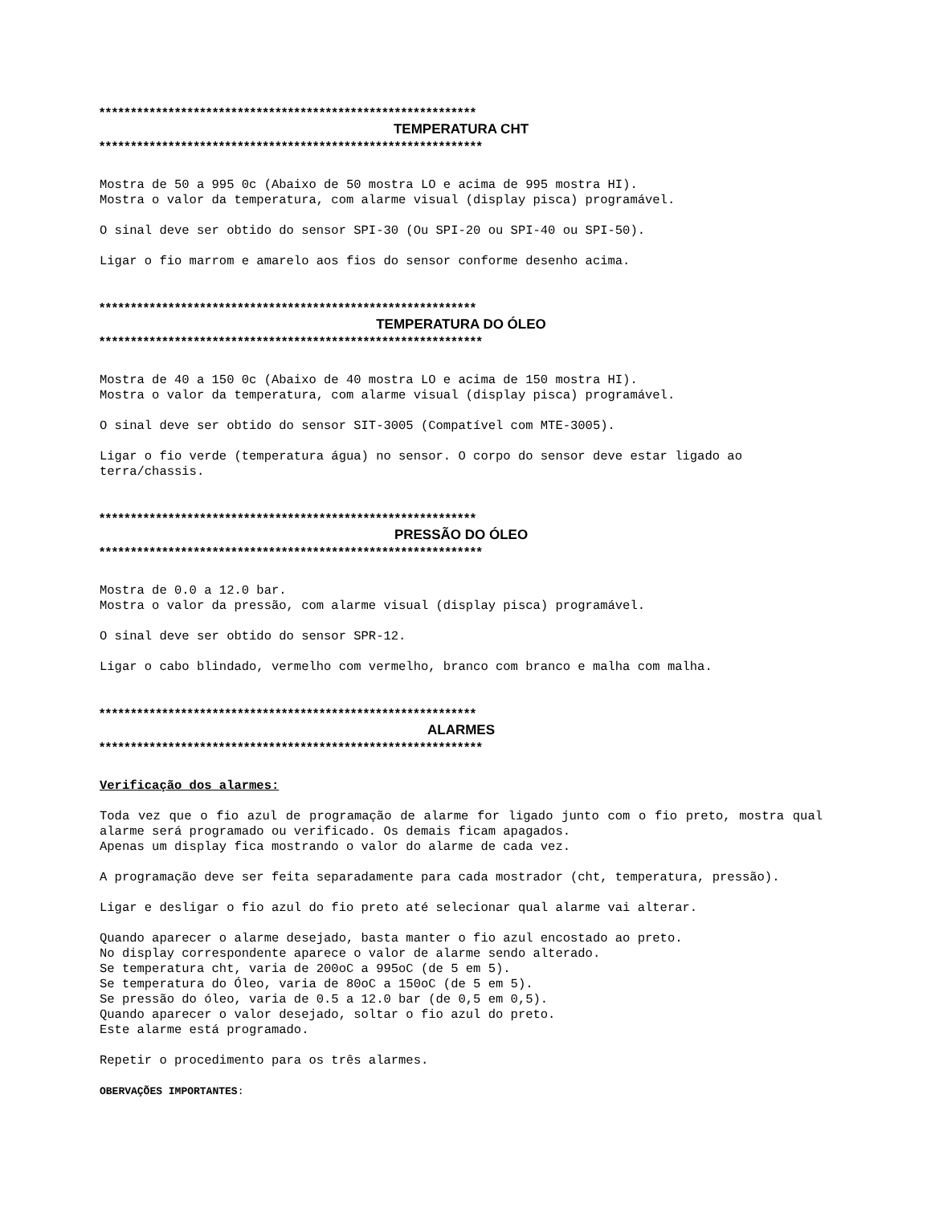************************************************************
TEMPERATURA CHT
*************************************************************
Mostra de 50 a 995 0c (Abaixo de 50 mostra LO e acima de 995 mostra HI).
Mostra o valor da temperatura, com alarme visual (display pisca) programável.
O sinal deve ser obtido do sensor SPI-30 (Ou SPI-20 ou SPI-40 ou SPI-50).
Ligar o fio marrom e amarelo aos fios do sensor conforme desenho acima.
************************************************************
TEMPERATURA DO ÓLEO
*************************************************************
Mostra de 40 a 150 0c (Abaixo de 40 mostra LO e acima de 150 mostra HI).
Mostra o valor da temperatura, com alarme visual (display pisca) programável.
O sinal deve ser obtido do sensor SIT-3005 (Compatível com MTE-3005).
Ligar o fio verde (temperatura água) no sensor. O corpo do sensor deve estar ligado ao terra/chassis.
************************************************************
PRESSÃO DO ÓLEO
*************************************************************
Mostra de 0.0 a 12.0 bar.
Mostra o valor da pressão, com alarme visual (display pisca) programável.
O sinal deve ser obtido do sensor SPR-12.
Ligar o cabo blindado, vermelho com vermelho, branco com branco e malha com malha.
************************************************************
ALARMES
*************************************************************
Verificação dos alarmes:
Toda vez que o fio azul de programação de alarme for ligado junto com o fio preto, mostra qual alarme será programado ou verificado. Os demais ficam apagados.
Apenas um display fica mostrando o valor do alarme de cada vez.
A programação deve ser feita separadamente para cada mostrador (cht, temperatura, pressão).
Ligar e desligar o fio azul do fio preto até selecionar qual alarme vai alterar.
Quando aparecer o alarme desejado, basta manter o fio azul encostado ao preto.
No display correspondente aparece o valor de alarme sendo alterado.
Se temperatura cht, varia de 200oC a 995oC (de 5 em 5).
Se temperatura do Óleo, varia de 80oC a 150oC (de 5 em 5).
Se pressão do óleo, varia de 0.5 a 12.0 bar (de 0,5 em 0,5).
Quando aparecer o valor desejado, soltar o fio azul do preto.
Este alarme está programado.
Repetir o procedimento para os três alarmes.
OBERVAÇÕES IMPORTANTES: